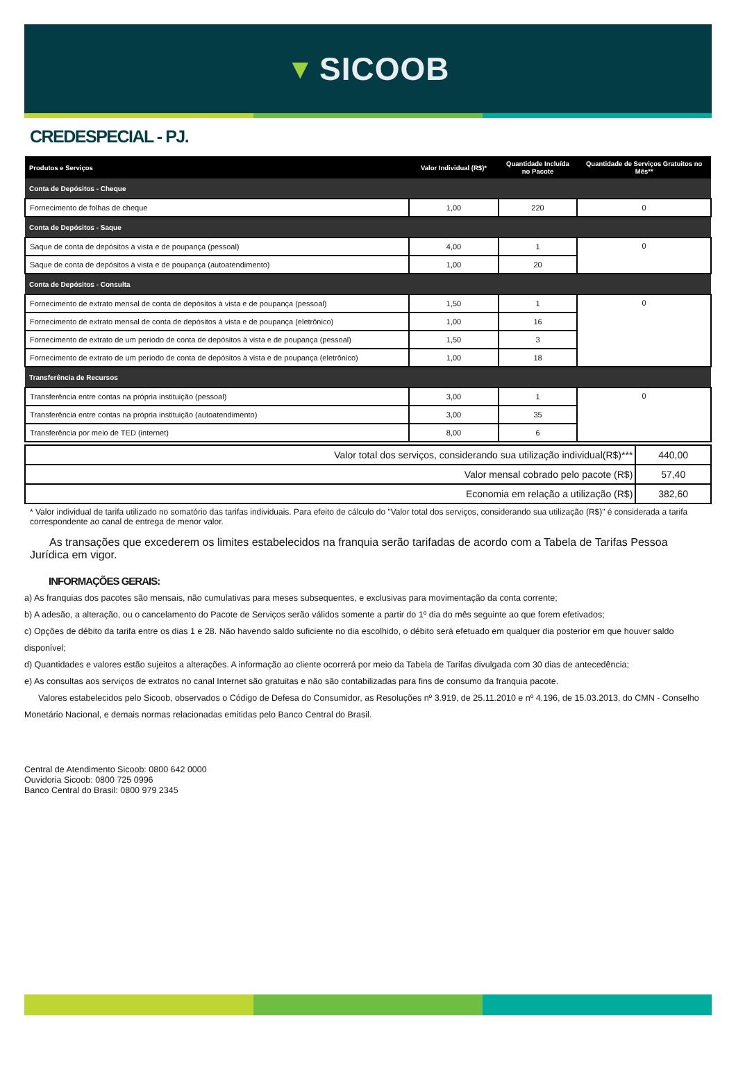▼ SICOOB
CREDESPECIAL - PJ.
| Produtos e Serviços | Valor Individual (R$)* | Quantidade Incluída no Pacote | Quantidade de Serviços Gratuitos no Mês** |
| --- | --- | --- | --- |
| Conta de Depósitos - Cheque | | | |
| Fornecimento de folhas de cheque | 1,00 | 220 | 0 |
| Conta de Depósitos - Saque | | | |
| Saque de conta de depósitos à vista e de poupança (pessoal) | 4,00 | 1 | 0 |
| Saque de conta de depósitos à vista e de poupança (autoatendimento) | 1,00 | 20 | |
| Conta de Depósitos - Consulta | | | |
| Fornecimento de extrato mensal de conta de depósitos à vista e de poupança (pessoal) | 1,50 | 1 | 0 |
| Fornecimento de extrato mensal de conta de depósitos à vista e de poupança (eletrônico) | 1,00 | 16 | |
| Fornecimento de extrato de um período de conta de depósitos à vista e de poupança (pessoal) | 1,50 | 3 | |
| Fornecimento de extrato de um período de conta de depósitos à vista e de poupança (eletrônico) | 1,00 | 18 | |
| Transferência de Recursos | | | |
| Transferência entre contas na própria instituição (pessoal) | 3,00 | 1 | 0 |
| Transferência entre contas na própria instituição (autoatendimento) | 3,00 | 35 | |
| Transferência por meio de TED (internet) | 8,00 | 6 | |
| Valor total dos serviços, considerando sua utilização individual(R$)*** | 440,00 |
| Valor mensal cobrado pelo pacote (R$) | 57,40 |
| Economia em relação a utilização (R$) | 382,60 |
* Valor individual de tarifa utilizado no somatório das tarifas individuais. Para efeito de cálculo do "Valor total dos serviços, considerando sua utilização (R$)" é considerada a tarifa correspondente ao canal de entrega de menor valor.
As transações que excederem os limites estabelecidos na franquia serão tarifadas de acordo com a Tabela de Tarifas Pessoa Jurídica em vigor.
INFORMAÇÕES GERAIS:
a) As franquias dos pacotes são mensais, não cumulativas para meses subsequentes, e exclusivas para movimentação da conta corrente;
b) A adesão, a alteração, ou o cancelamento do Pacote de Serviços serão válidos somente a partir do 1º dia do mês seguinte ao que forem efetivados;
c) Opções de débito da tarifa entre os dias 1 e 28. Não havendo saldo suficiente no dia escolhido, o débito será efetuado em qualquer dia posterior em que houver saldo disponível;
d) Quantidades e valores estão sujeitos a alterações. A informação ao cliente ocorrerá por meio da Tabela de Tarifas divulgada com 30 dias de antecedência;
e) As consultas aos serviços de extratos no canal Internet são gratuitas e não são contabilizadas para fins de consumo da franquia pacote.
Valores estabelecidos pelo Sicoob, observados o Código de Defesa do Consumidor, as Resoluções nº 3.919, de 25.11.2010 e nº 4.196, de 15.03.2013, do CMN - Conselho Monetário Nacional, e demais normas relacionadas emitidas pelo Banco Central do Brasil.
Central de Atendimento Sicoob: 0800 642 0000
Ouvidoria Sicoob: 0800 725 0996
Banco Central do Brasil: 0800 979 2345